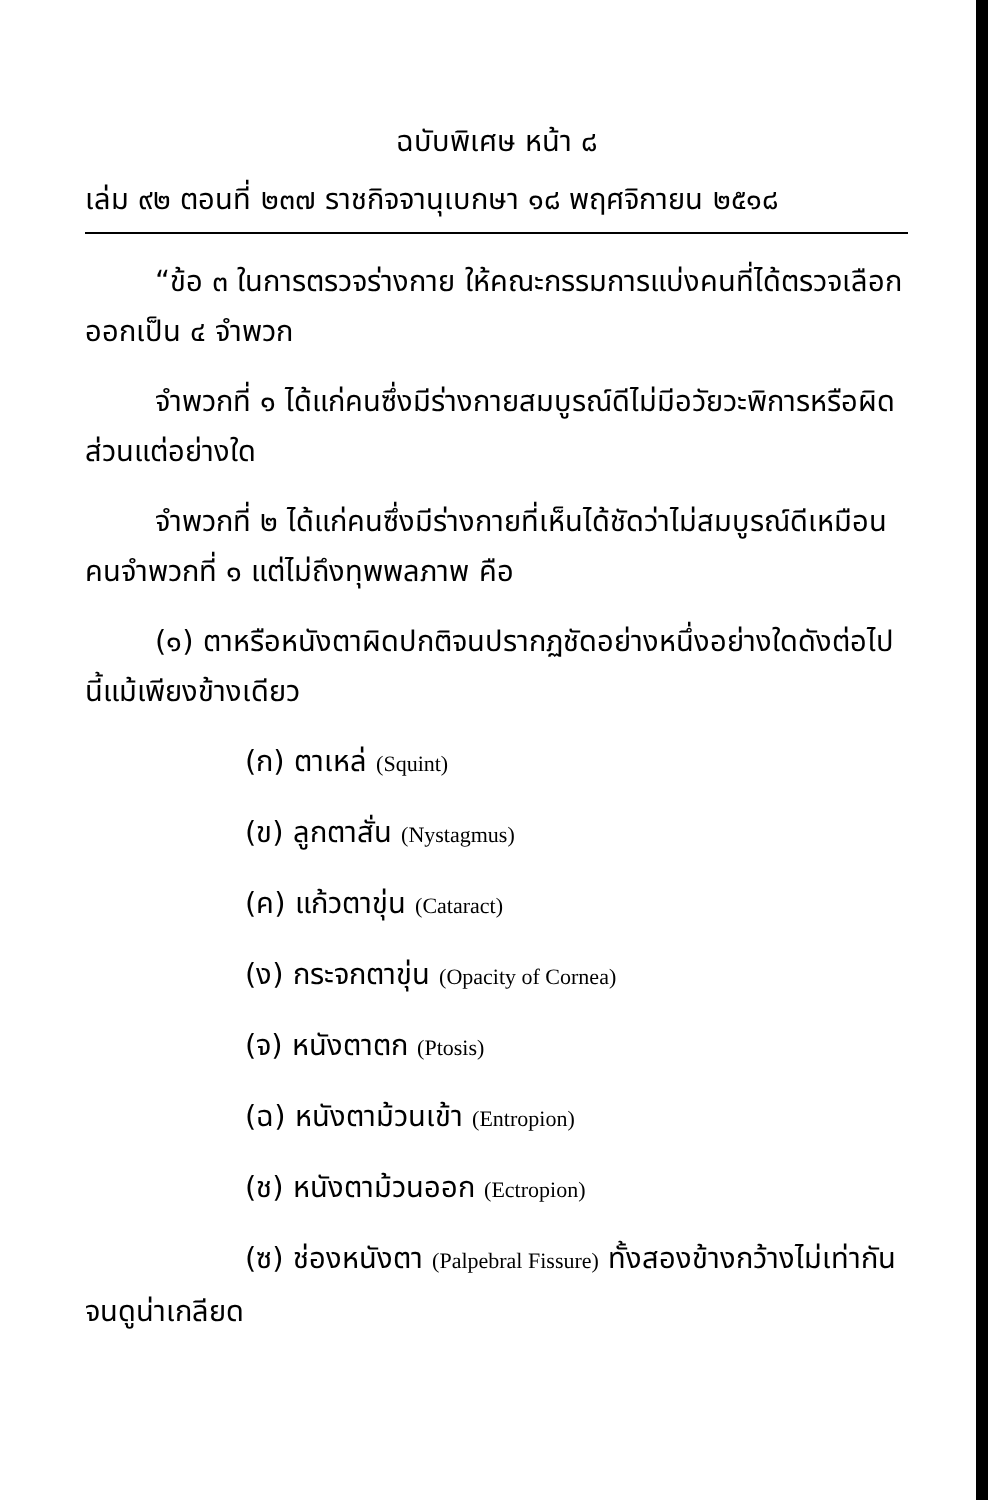ฉบับพิเศษ หน้า ๘
เล่ม ๙๒ ตอนที่ ๒๓๗ ราชกิจจานุเบกษา ๑๘ พฤศจิกายน ๒๕๑๘
“ข้อ ๓ ในการตรวจร่างกาย ให้คณะกรรมการแบ่งคนที่ได้ตรวจเลือกออกเป็น ๔ จำพวก
จำพวกที่ ๑ ได้แก่คนซึ่งมีร่างกายสมบูรณ์ดีไม่มีอวัยวะพิการหรือผิดส่วนแต่อย่างใด
จำพวกที่ ๒ ได้แก่คนซึ่งมีร่างกายที่เห็นได้ชัดว่าไม่สมบูรณ์ดีเหมือนคนจำพวกที่ ๑ แต่ไม่ถึงทุพพลภาพ คือ
(๑) ตาหรือหนังตาผิดปกติจนปรากฏชัดอย่างหนึ่งอย่างใดดังต่อไปนี้แม้เพียงข้างเดียว
(ก) ตาเหล่ (Squint)
(ข) ลูกตาสั่น (Nystagmus)
(ค) แก้วตาขุ่น (Cataract)
(ง) กระจกตาขุ่น (Opacity of Cornea)
(จ) หนังตาตก (Ptosis)
(ฉ) หนังตาม้วนเข้า (Entropion)
(ช) หนังตาม้วนออก (Ectropion)
(ซ) ช่องหนังตา (Palpebral Fissure) ทั้งสองข้างกว้างไม่เท่ากันจนดูน่าเกลียด